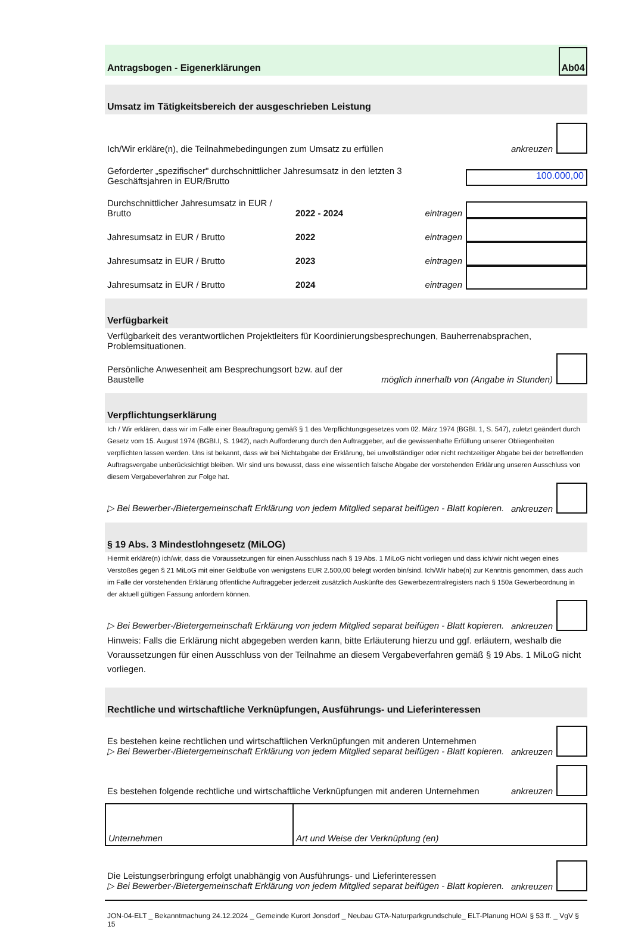Antragsbogen - Eigenerklärungen
Ab04
Umsatz im Tätigkeitsbereich der ausgeschrieben Leistung
Ich/Wir erkläre(n), die Teilnahmebedingungen zum Umsatz zu erfüllen ankreuzen
Geforderter „spezifischer" durchschnittlicher Jahresumsatz in den letzten 3 Geschäftsjahren in EUR/Brutto
100.000,00
Durchschnittlicher Jahresumsatz in EUR / Brutto 2022 - 2024 eintragen
Jahresumsatz in EUR / Brutto 2022 eintragen
Jahresumsatz in EUR / Brutto 2023 eintragen
Jahresumsatz in EUR / Brutto 2024 eintragen
Verfügbarkeit
Verfügbarkeit des verantwortlichen Projektleiters für Koordinierungsbesprechungen, Bauherrenabsprachen, Problemsituationen.
Persönliche Anwesenheit am Besprechungsort bzw. auf der Baustelle möglich innerhalb von (Angabe in Stunden)
Verpflichtungserklärung
Ich / Wir erklären, dass wir im Falle einer Beauftragung gemäß § 1 des Verpflichtungsgesetzes vom 02. März 1974 (BGBI. 1, S. 547), zuletzt geändert durch Gesetz vom 15. August 1974 (BGBI.I, S. 1942), nach Aufforderung durch den Auftraggeber, auf die gewissenhafte Erfüllung unserer Obliegenheiten verpflichten lassen werden. Uns ist bekannt, dass wir bei Nichtabgabe der Erklärung, bei unvollständiger oder nicht rechtzeitiger Abgabe bei der betreffenden Auftragsvergabe unberücksichtigt bleiben. Wir sind uns bewusst, dass eine wissentlich falsche Abgabe der vorstehenden Erklärung unseren Ausschluss von diesem Vergabeverfahren zur Folge hat.
▷ Bei Bewerber-/Bietergemeinschaft Erklärung von jedem Mitglied separat beifügen - Blatt kopieren. ankreuzen
§ 19 Abs. 3 Mindestlohngesetz (MiLOG)
Hiermit erkläre(n) ich/wir, dass die Voraussetzungen für einen Ausschluss nach § 19 Abs. 1 MiLoG nicht vorliegen und dass ich/wir nicht wegen eines Verstoßes gegen § 21 MiLoG mit einer Geldbuße von wenigstens EUR 2.500,00 belegt worden bin/sind. Ich/Wir habe(n) zur Kenntnis genommen, dass auch im Falle der vorstehenden Erklärung öffentliche Auftraggeber jederzeit zusätzlich Auskünfte des Gewerbezentralregisters nach § 150a Gewerbeordnung in der aktuell gültigen Fassung anfordern können.
▷ Bei Bewerber-/Bietergemeinschaft Erklärung von jedem Mitglied separat beifügen - Blatt kopieren. ankreuzen
Hinweis: Falls die Erklärung nicht abgegeben werden kann, bitte Erläuterung hierzu und ggf. erläutern, weshalb die Voraussetzungen für einen Ausschluss von der Teilnahme an diesem Vergabeverfahren gemäß § 19 Abs. 1 MiLoG nicht vorliegen.
Rechtliche und wirtschaftliche Verknüpfungen, Ausführungs- und Lieferinteressen
Es bestehen keine rechtlichen und wirtschaftlichen Verknüpfungen mit anderen Unternehmen
▷ Bei Bewerber-/Bietergemeinschaft Erklärung von jedem Mitglied separat beifügen - Blatt kopieren. ankreuzen
Es bestehen folgende rechtliche und wirtschaftliche Verknüpfungen mit anderen Unternehmen ankreuzen
| Unternehmen | Art und Weise der Verknüpfung (en) |
Die Leistungserbringung erfolgt unabhängig von Ausführungs- und Lieferinteressen
▷ Bei Bewerber-/Bietergemeinschaft Erklärung von jedem Mitglied separat beifügen - Blatt kopieren. ankreuzen
JON-04-ELT _ Bekanntmachung 24.12.2024 _ Gemeinde Kurort Jonsdorf _ Neubau GTA-Naturparkgrundschule_ ELT-Planung HOAI § 53 ff. _ VgV § 15